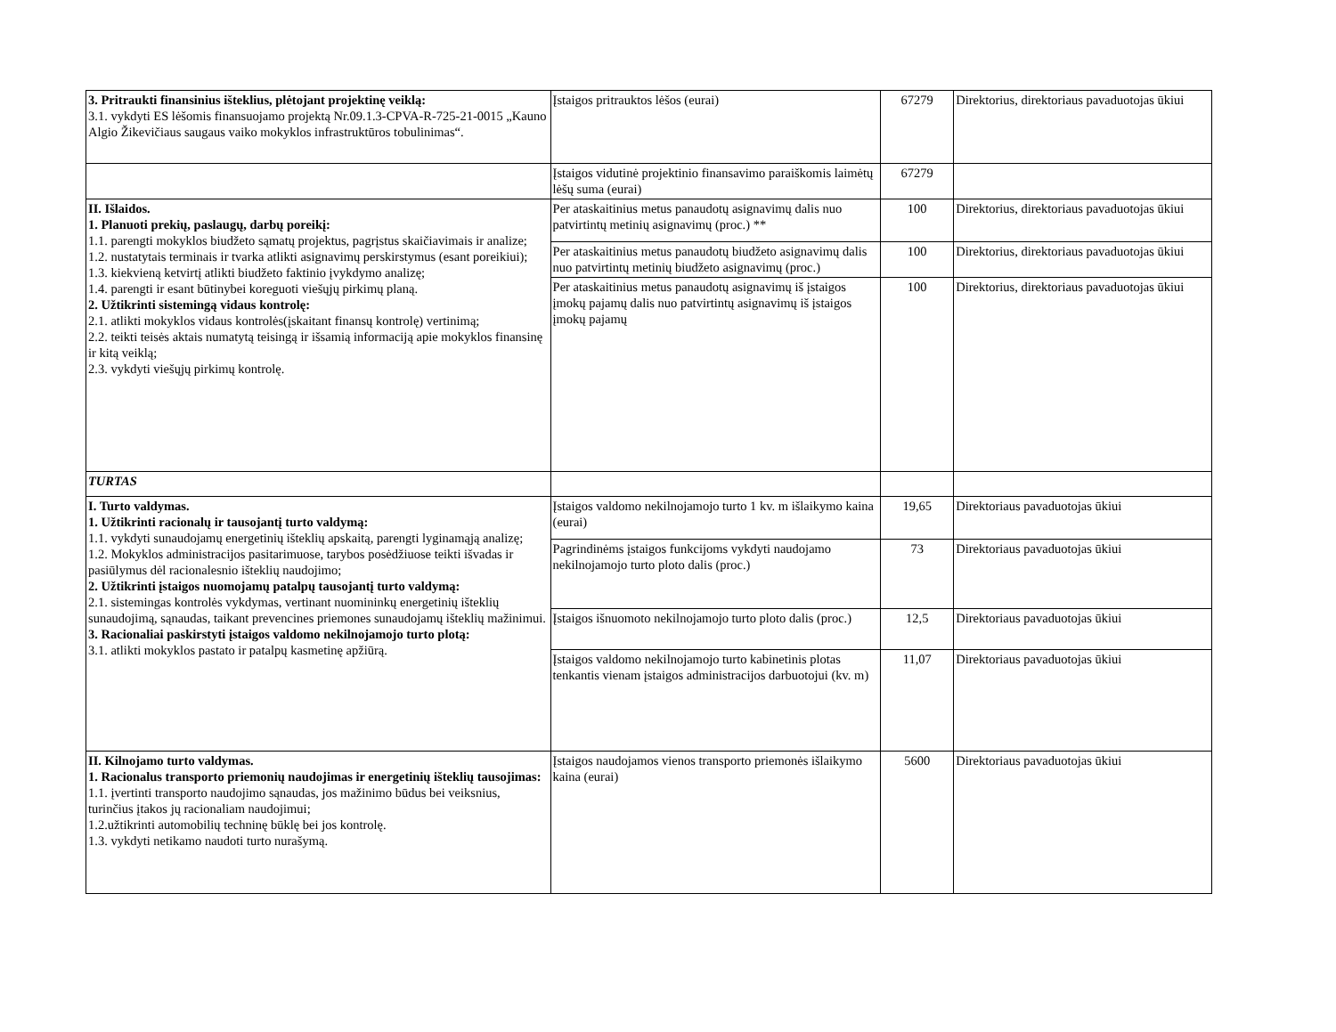| 3. Pritraukti finansinius išteklius, plėtojant projektinę veiklą: 3.1. vykdyti ES lėšomis finansuojamo projektą Nr.09.1.3-CPVA-R-725-21-0015 „Kauno Algio Žikevičiaus saugaus vaiko mokyklos infrastruktūros tobulinimas“. | Įstaigos pritrauktos lėšos (eurai) | 67279 | Direktorius, direktoriaus pavaduotojas ūkiui |
| | Įstaigos vidutinė projektinio finansavimo paraiškomis laimėtų lėšų suma (eurai) | 67279 | |
| II. Išlaidos. 1. Planuoti prekių, paslaugų, darbų poreikį: 1.1. parengti mokyklos biudžeto sąmatų projektus, pagrįstus skaičiavimais ir analize; 1.2. nustatytais terminais ir tvarka atlikti asignavimų perskirstymus (esant poreikiui); 1.3. kiekvieną ketvirtį atlikti biudžeto faktinio įvykdymo analizę; 1.4. parengti ir esant būtinybei koreguoti viešųjų pirkimų planą. 2. Užtikrinti sistemingą vidaus kontrolę: 2.1. atlikti mokyklos vidaus kontrolės(įskaitant finansų kontrolę) vertinimą; 2.2. teikti teisės aktais numatytą teisingą ir išsamią informaciją apie mokyklos finansinę ir kitą veiklą; 2.3. vykdyti viešųjų pirkimų kontrolę. | Per ataskaitinius metus panaudotų asignavimų dalis nuo patvirtintų metinių asignavimų (proc.) ** | 100 | Direktorius, direktoriaus pavaduotojas ūkiui |
| | Per ataskaitinius metus panaudotų biudžeto asignavimų dalis nuo patvirtintų metinių biudžeto asignavimų (proc.) | 100 | Direktorius, direktoriaus pavaduotojas ūkiui |
| | Per ataskaitinius metus panaudotų asignavimų iš įstaigos įmokų pajamų dalis nuo patvirtintų asignavimų iš įstaigos įmokų pajamų | 100 | Direktorius, direktoriaus pavaduotojas ūkiui |
| TURTAS | | | |
| I. Turto valdymas. 1. Užtikrinti racionalų ir tausojantį turto valdymą: 1.1. vykdyti sunaudojamų energetinių išteklių apskaitą, parengti lyginamąją analizę; 1.2. Mokyklos administracijos pasitarimuose, tarybos posėdžiuose teikti išvadas ir pasiūlymus dėl racionalesnio išteklių naudojimo; 2. Užtikrinti įstaigos nuomojamų patalpų tausojantį turto valdymą: 2.1. sistemingas kontrolės vykdymas, vertinant nuomininkų energetinių išteklių sunaudojimą, sąnaudas, taikant prevencines priemones sunaudojamų išteklių mažinimui. 3. Racionaliai paskirstyti įstaigos valdomo nekilnojamojo turto plotą: 3.1. atlikti mokyklos pastato ir patalpų kasmetinę apžiūrą. | Įstaigos valdomo nekilnojamojo turto 1 kv. m išlaikymo kaina (eurai) | 19,65 | Direktoriaus pavaduotojas ūkiui |
| | Pagrindinėms įstaigos funkcijoms vykdyti naudojamo nekilnojamojo turto ploto dalis (proc.) | 73 | Direktoriaus pavaduotojas ūkiui |
| | Įstaigos išnuomoto nekilnojamojo turto ploto dalis (proc.) | 12,5 | Direktoriaus pavaduotojas ūkiui |
| | Įstaigos valdomo nekilnojamojo turto kabinetinis plotas tenkantis vienam įstaigos administracijos darbuotojui (kv. m) | 11,07 | Direktoriaus pavaduotojas ūkiui |
| II. Kilnojamo turto valdymas. 1. Racionalus transporto priemonių naudojimas ir energetinių išteklių tausojimas: 1.1. įvertinti transporto naudojimo sąnaudas, jos mažinimo būdus bei veiksnius, turinčius įtakos jų racionaliam naudojimui; 1.2.užtikrinti automobilių techninę būklę bei jos kontrolę. 1.3. vykdyti netikamo naudoti turto nurašymą. | Įstaigos naudojamos vienos transporto priemonės išlaikymo kaina (eurai) | 5600 | Direktoriaus pavaduotojas ūkiui |